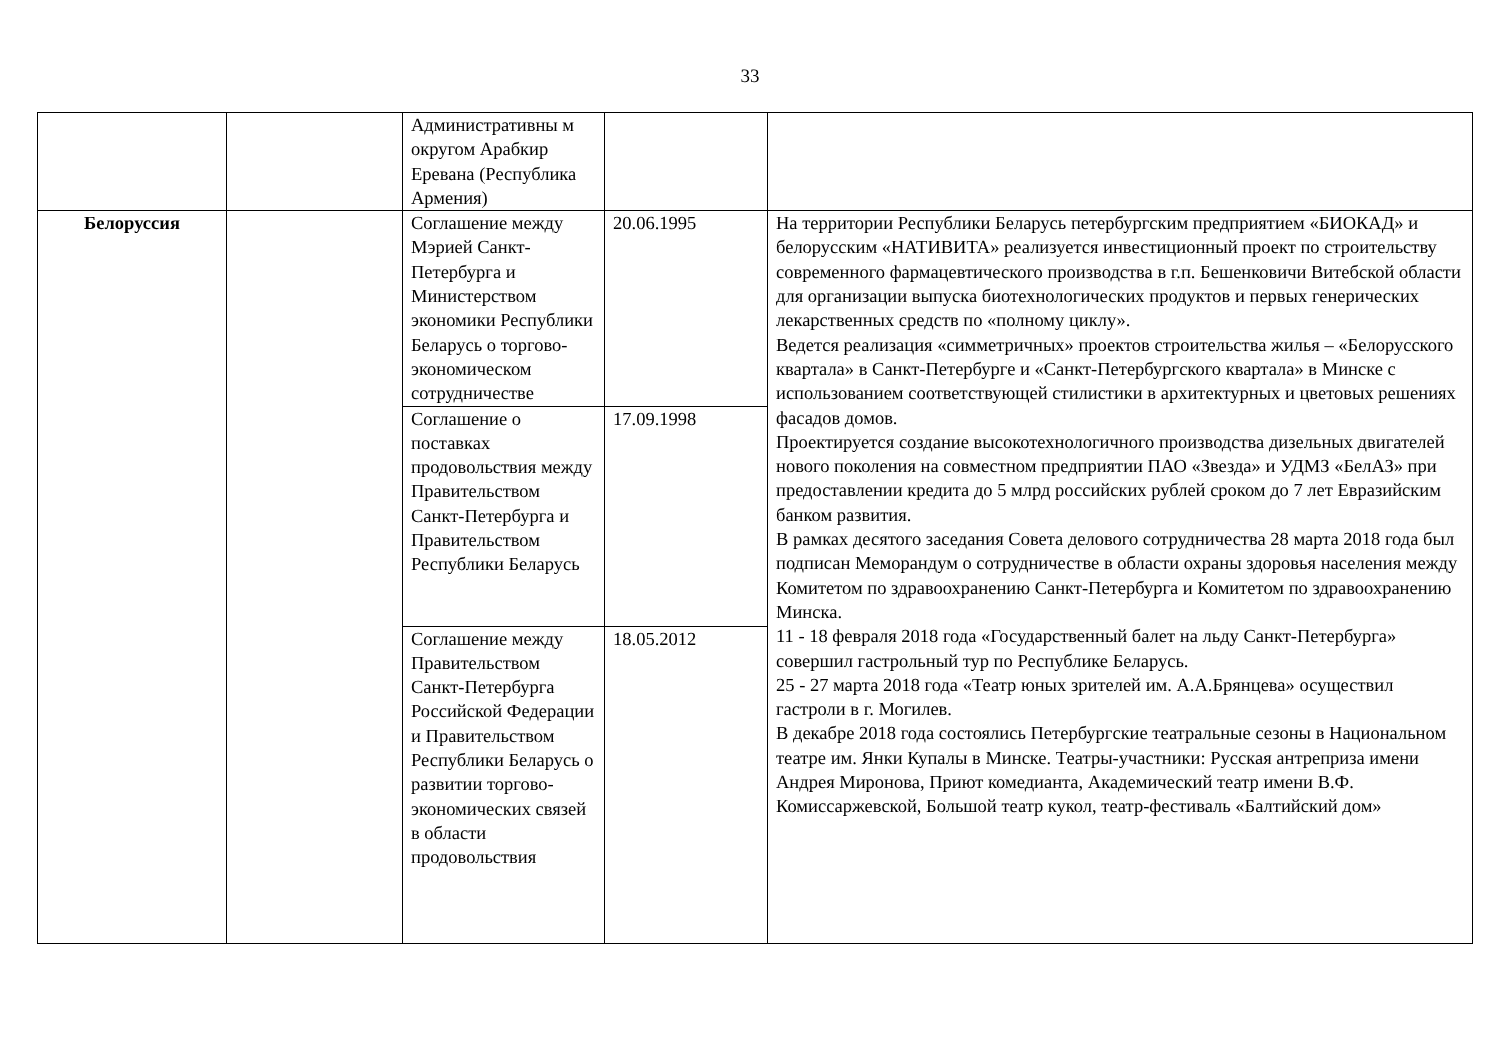33
| | | Административны м округом Арабкир Еревана (Республика Армения) | | |
| Белоруссия | | Соглашение между Мэрией Санкт-Петербурга и Министерством экономики Республики Беларусь о торгово-экономическом сотрудничестве | 20.06.1995 | На территории Республики Беларусь петербургским предприятием «БИОКАД» и белорусским «НАТИВИТА» реализуется инвестиционный проект по строительству современного фармацевтического производства в г.п. Бешенковичи Витебской области для организации выпуска биотехнологических продуктов и первых генерических лекарственных средств по «полному циклу». Ведется реализация «симметричных» проектов строительства жилья – «Белорусского квартала» в Санкт-Петербурге и «Санкт-Петербургского квартала» в Минске с использованием соответствующей стилистики в архитектурных и цветовых решениях фасадов домов. Проектируется создание высокотехнологичного производства дизельных двигателей нового поколения на совместном предприятии ПАО «Звезда» и УДМЗ «БелАЗ» при предоставлении кредита до 5 млрд российских рублей сроком до 7 лет Евразийским банком развития. В рамках десятого заседания Совета делового сотрудничества 28 марта 2018 года был подписан Меморандум о сотрудничестве в области охраны здоровья населения между Комитетом по здравоохранению Санкт-Петербурга и Комитетом по здравоохранению Минска. 11 - 18 февраля 2018 года «Государственный балет на льду Санкт-Петербурга» совершил гастрольный тур по Республике Беларусь. 25 - 27 марта 2018 года «Театр юных зрителей им. А.А.Брянцева» осуществил гастроли в г. Могилев. В декабре 2018 года состоялись Петербургские театральные сезоны в Национальном театре им. Янки Купалы в Минске. Театры-участники: Русская антреприза имени Андрея Миронова, Приют комедианта, Академический театр имени В.Ф. Комиссаржевской, Большой театр кукол, театр-фестиваль «Балтийский дом» |
| | | Соглашение о поставках продовольствия между Правительством Санкт-Петербурга и Правительством Республики Беларусь | 17.09.1998 | |
| | | Соглашение между Правительством Санкт-Петербурга Российской Федерации и Правительством Республики Беларусь о развитии торгово-экономических связей в области продовольствия | 18.05.2012 | |